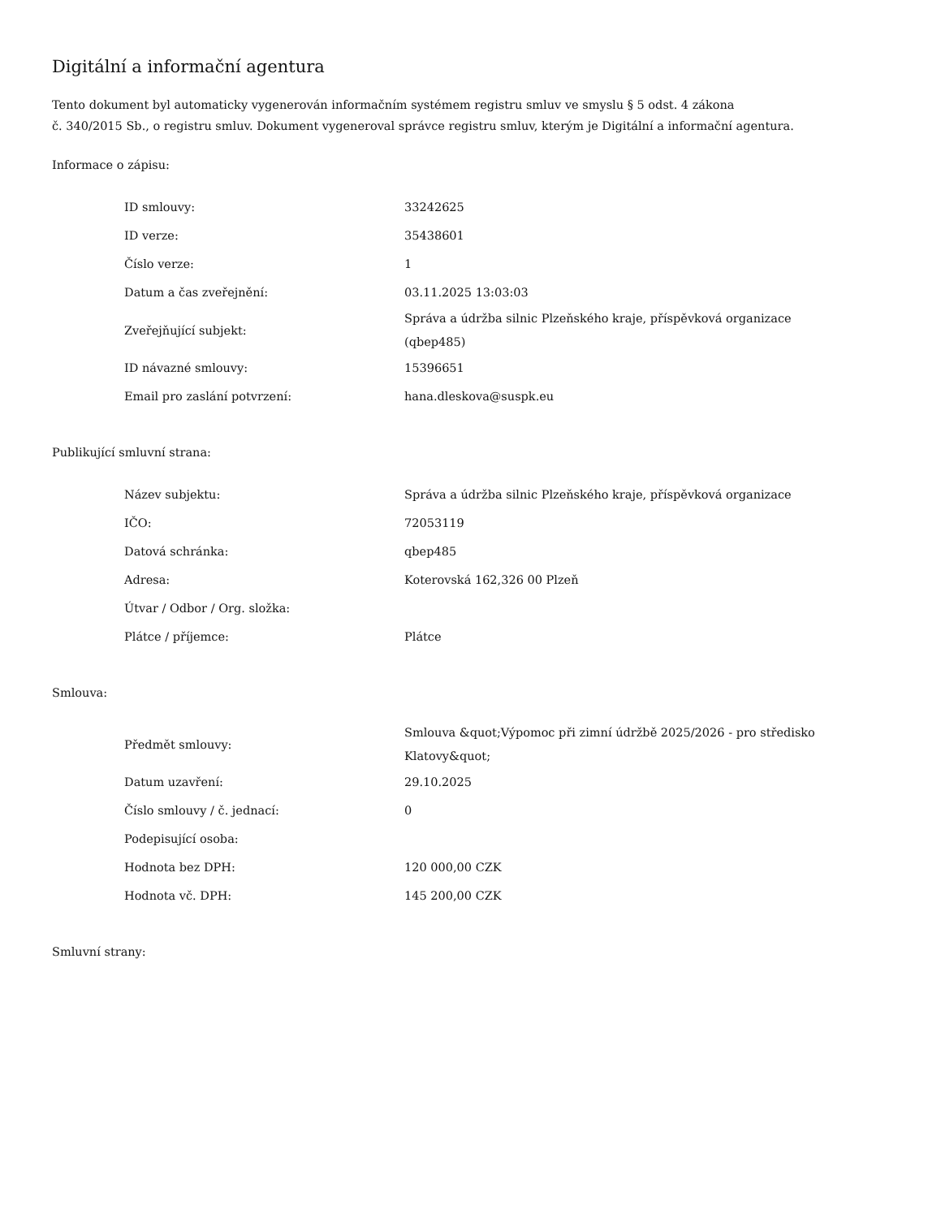Digitální a informační agentura
Tento dokument byl automaticky vygenerován informačním systémem registru smluv ve smyslu § 5 odst. 4 zákona
č. 340/2015 Sb., o registru smluv. Dokument vygeneroval správce registru smluv, kterým je Digitální a informační agentura.
Informace o zápisu:
| ID smlouvy: | 33242625 |
| ID verze: | 35438601 |
| Číslo verze: | 1 |
| Datum a čas zveřejnění: | 03.11.2025 13:03:03 |
| Zveřejňující subjekt: | Správa a údržba silnic Plzeňského kraje, příspěvková organizace (qbep485) |
| ID návazné smlouvy: | 15396651 |
| Email pro zaslání potvrzení: | hana.dleskova@suspk.eu |
Publikující smluvní strana:
| Název subjektu: | Správa a údržba silnic Plzeňského kraje, příspěvková organizace |
| IČO: | 72053119 |
| Datová schránka: | qbep485 |
| Adresa: | Koterovská 162,326 00 Plzeň |
| Útvar / Odbor / Org. složka: | |
| Plátce / příjemce: | Plátce |
Smlouva:
| Předmět smlouvy: | Smlouva &quot;Výpomoc při zimní údržbě 2025/2026 - pro středisko Klatovy&quot; |
| Datum uzavření: | 29.10.2025 |
| Číslo smlouvy / č. jednací: | 0 |
| Podepisující osoba: | |
| Hodnota bez DPH: | 120 000,00 CZK |
| Hodnota vč. DPH: | 145 200,00 CZK |
Smluvní strany: